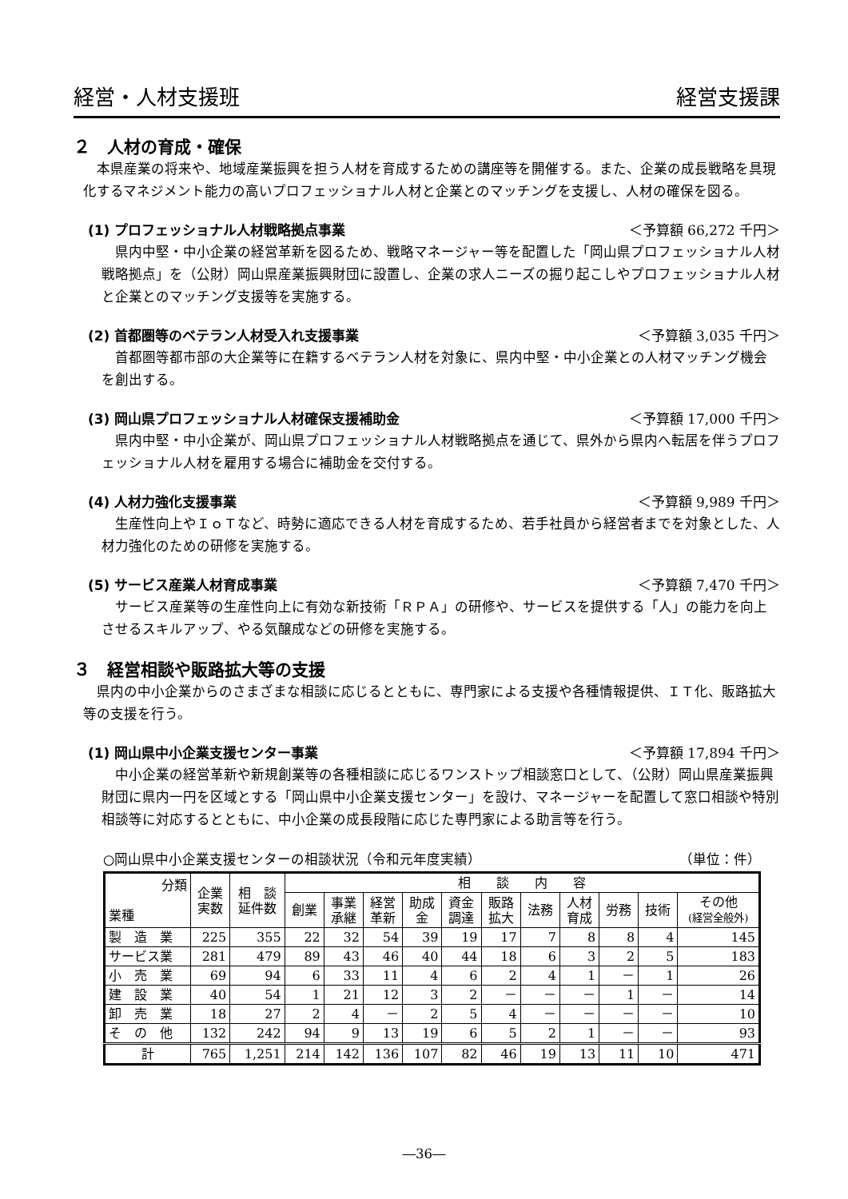経営・人材支援班 経営支援課
２　人材の育成・確保
本県産業の将来や、地域産業振興を担う人材を育成するための講座等を開催する。また、企業の成長戦略を具現化するマネジメント能力の高いプロフェッショナル人材と企業とのマッチングを支援し、人材の確保を図る。
(1) プロフェッショナル人材戦略拠点事業 ＜予算額 66,272 千円＞
県内中堅・中小企業の経営革新を図るため、戦略マネージャー等を配置した「岡山県プロフェッショナル人材戦略拠点」を（公財）岡山県産業振興財団に設置し、企業の求人ニーズの掘り起こしやプロフェッショナル人材と企業とのマッチング支援等を実施する。
(2) 首都圏等のベテラン人材受入れ支援事業 ＜予算額 3,035 千円＞
首都圏等都市部の大企業等に在籍するベテラン人材を対象に、県内中堅・中小企業との人材マッチング機会を創出する。
(3) 岡山県プロフェッショナル人材確保支援補助金 ＜予算額 17,000 千円＞
県内中堅・中小企業が、岡山県プロフェッショナル人材戦略拠点を通じて、県外から県内へ転居を伴うプロフェッショナル人材を雇用する場合に補助金を交付する。
(4) 人材力強化支援事業 ＜予算額 9,989 千円＞
生産性向上やＩｏＴなど、時勢に適応できる人材を育成するため、若手社員から経営者までを対象とした、人材力強化のための研修を実施する。
(5) サービス産業人材育成事業 ＜予算額 7,470 千円＞
サービス産業等の生産性向上に有効な新技術「ＲＰＡ」の研修や、サービスを提供する「人」の能力を向上させるスキルアップ、やる気醸成などの研修を実施する。
３　経営相談や販路拡大等の支援
県内の中小企業からのさまざまな相談に応じるとともに、専門家による支援や各種情報提供、ＩＴ化、販路拡大等の支援を行う。
(1) 岡山県中小企業支援センター事業 ＜予算額 17,894 千円＞
中小企業の経営革新や新規創業等の各種相談に応じるワンストップ相談窓口として、（公財）岡山県産業振興財団に県内一円を区域とする「岡山県中小企業支援センター」を設け、マネージャーを配置して窓口相談や特別相談等に対応するとともに、中小企業の成長段階に応じた専門家による助言等を行う。
○岡山県中小企業支援センターの相談状況（令和元年度実績） （単位：件）
| 分類 業種 | 企業 実数 | 相 談 延件数 | 相 談 内 容 | | | | | | | | | | |
| --- | --- | --- | --- | --- | --- | --- | --- | --- | --- | --- | --- | --- | --- |
| | | | 創業 | 事業 承継 | 経営 革新 | 助成 金 | 資金 調達 | 販路 拡大 | 法務 | 人材 育成 | 労務 | 技術 | その他 (経営全般外) |
| 製 造 業 | 225 | 355 | 22 | 32 | 54 | 39 | 19 | 17 | 7 | 8 | 8 | 4 | 145 |
| サービス業 | 281 | 479 | 89 | 43 | 46 | 40 | 44 | 18 | 6 | 3 | 2 | 5 | 183 |
| 小 売 業 | 69 | 94 | 6 | 33 | 11 | 4 | 6 | 2 | 4 | 1 | － | 1 | 26 |
| 建 設 業 | 40 | 54 | 1 | 21 | 12 | 3 | 2 | － | － | － | 1 | － | 14 |
| 卸 売 業 | 18 | 27 | 2 | 4 | － | 2 | 5 | 4 | － | － | － | － | 10 |
| そ の 他 | 132 | 242 | 94 | 9 | 13 | 19 | 6 | 5 | 2 | 1 | － | － | 93 |
| 計 | 765 | 1,251 | 214 | 142 | 136 | 107 | 82 | 46 | 19 | 13 | 11 | 10 | 471 |
―36―